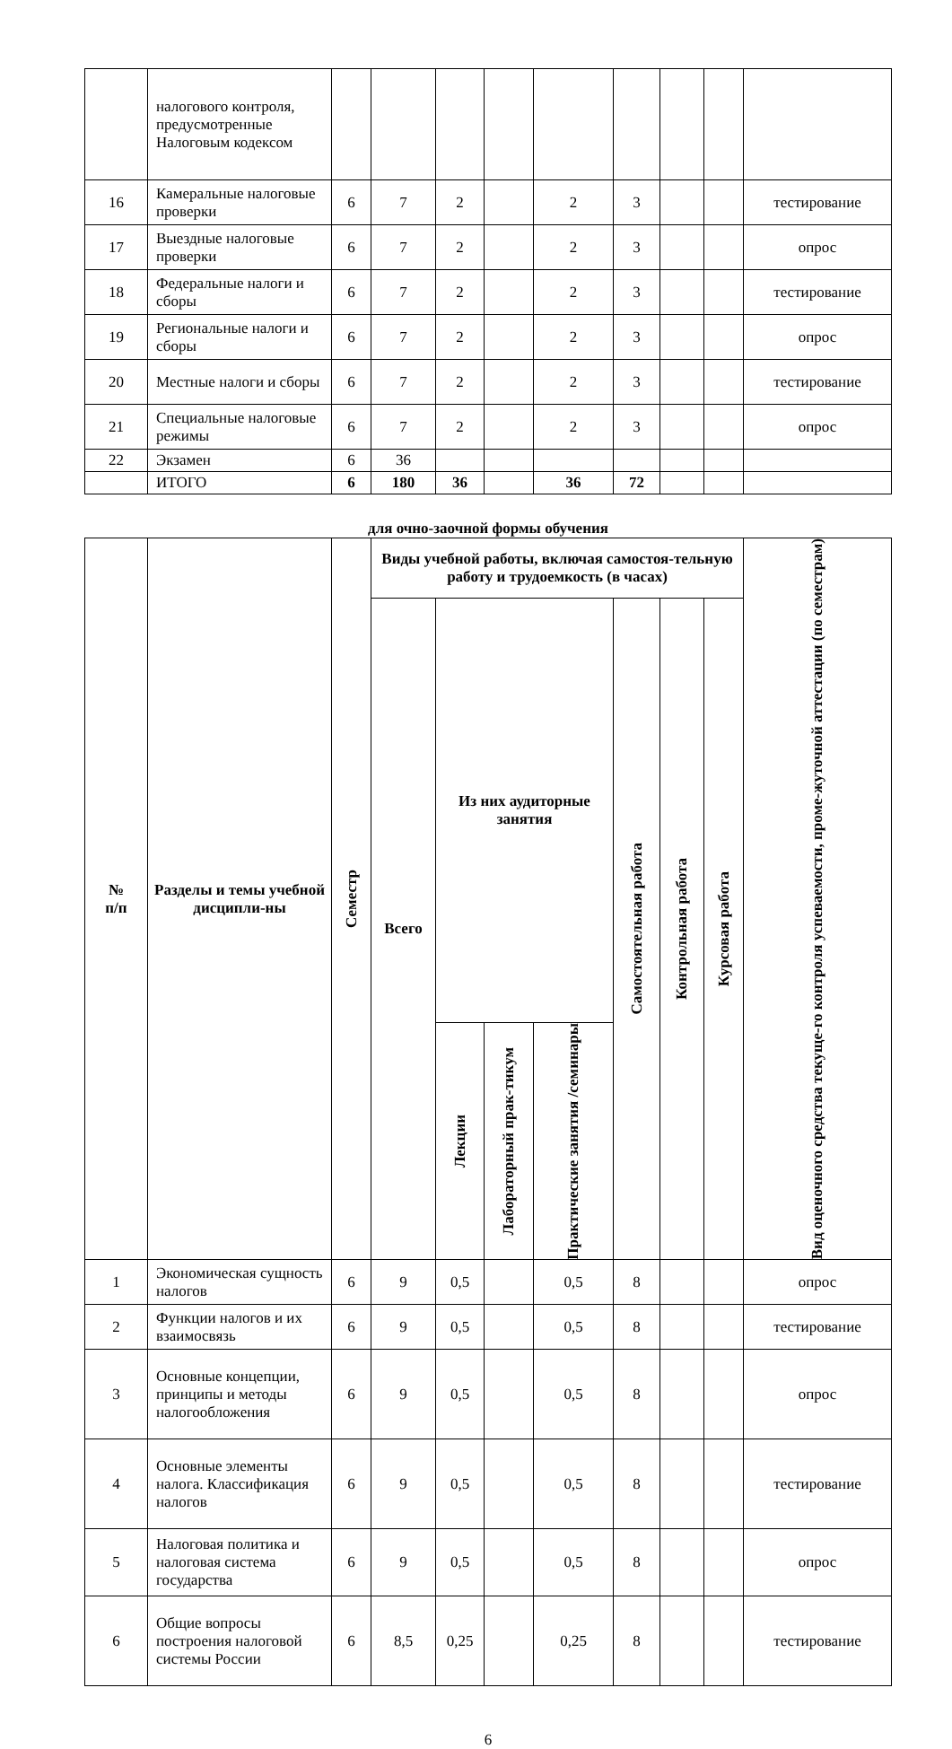| | налогового контроля, предусмотренные Налоговым кодексом | | | | | | | | | |
| 16 | Камеральные налоговые проверки | 6 | 7 | 2 | | 2 | 3 | | | тестирование |
| 17 | Выездные налоговые проверки | 6 | 7 | 2 | | 2 | 3 | | | опрос |
| 18 | Федеральные налоги и сборы | 6 | 7 | 2 | | 2 | 3 | | | тестирование |
| 19 | Региональные налоги и сборы | 6 | 7 | 2 | | 2 | 3 | | | опрос |
| 20 | Местные налоги и сборы | 6 | 7 | 2 | | 2 | 3 | | | тестирование |
| 21 | Специальные налоговые режимы | 6 | 7 | 2 | | 2 | 3 | | | опрос |
| 22 | Экзамен | 6 | 36 | | | | | | | |
| | ИТОГО | 6 | 180 | 36 | | 36 | 72 | | | |
для очно-заочной формы обучения
| № п/п | Разделы и темы учебной дисципли-ны | Семестр | Виды учебной работы, включая самостоя-тельную работу и трудоемкость (в часах) | | | | | | | Вид оценочного средства текуще-го контроля успеваемости, проме-жуточной аттестации (по семестрам) |
| --- | --- | --- | --- | --- | --- | --- | --- | --- | --- | --- |
| | | | Всего | Из них аудиторные занятия | | | Самостоятельная работа | Контрольная работа | Курсовая работа | |
| | | | | Лекции | Лабораторный прак-тикум | Практические занятия /семинары | | | | |
| 1 | Экономическая сущность налогов | 6 | 9 | 0,5 | | 0,5 | 8 | | | опрос |
| 2 | Функции налогов и их взаимосвязь | 6 | 9 | 0,5 | | 0,5 | 8 | | | тестирование |
| 3 | Основные концепции, принципы и методы налогообложения | 6 | 9 | 0,5 | | 0,5 | 8 | | | опрос |
| 4 | Основные элементы налога. Классификация налогов | 6 | 9 | 0,5 | | 0,5 | 8 | | | тестирование |
| 5 | Налоговая политика и налоговая система государства | 6 | 9 | 0,5 | | 0,5 | 8 | | | опрос |
| 6 | Общие вопросы построения налоговой системы России | 6 | 8,5 | 0,25 | | 0,25 | 8 | | | тестирование |
6